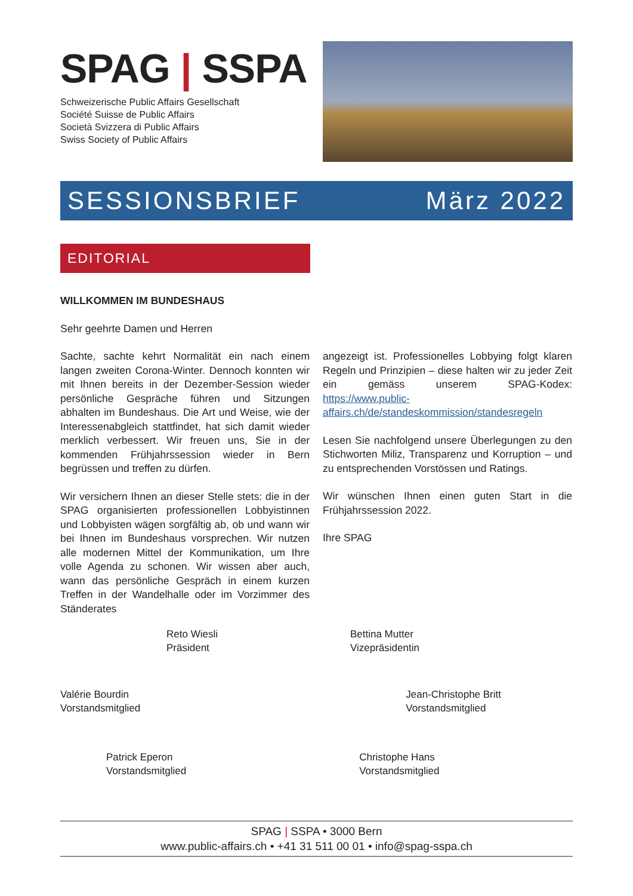SPAG | SSPA
Schweizerische Public Affairs Gesellschaft
Société Suisse de Public Affairs
Società Svizzera di Public Affairs
Swiss Society of Public Affairs
SESSIONSBRIEF März 2022
EDITORIAL
WILLKOMMEN IM BUNDESHAUS
Sehr geehrte Damen und Herren
Sachte, sachte kehrt Normalität ein nach einem langen zweiten Corona-Winter. Dennoch konnten wir mit Ihnen bereits in der Dezember-Session wieder persönliche Gespräche führen und Sitzungen abhalten im Bundeshaus. Die Art und Weise, wie der Interessenabgleich stattfindet, hat sich damit wieder merklich verbessert. Wir freuen uns, Sie in der kommenden Frühjahrssession wieder in Bern begrüssen und treffen zu dürfen.
Wir versichern Ihnen an dieser Stelle stets: die in der SPAG organisierten professionellen Lobbyistinnen und Lobbyisten wägen sorgfältig ab, ob und wann wir bei Ihnen im Bundeshaus vorsprechen. Wir nutzen alle modernen Mittel der Kommunikation, um Ihre volle Agenda zu schonen. Wir wissen aber auch, wann das persönliche Gespräch in einem kurzen Treffen in der Wandelhalle oder im Vorzimmer des Ständerates
angezeigt ist. Professionelles Lobbying folgt klaren Regeln und Prinzipien – diese halten wir zu jeder Zeit ein gemäss unserem SPAG-Kodex: https://www.public-affairs.ch/de/standeskommission/standesregeln
Lesen Sie nachfolgend unsere Überlegungen zu den Stichworten Miliz, Transparenz und Korruption – und zu entsprechenden Vorstössen und Ratings.
Wir wünschen Ihnen einen guten Start in die Frühjahrssession 2022.
Ihre SPAG
Reto Wiesli
Präsident
Bettina Mutter
Vizepräsidentin
Valérie Bourdin
Vorstandsmitglied
Jean-Christophe Britt
Vorstandsmitglied
Patrick Eperon
Vorstandsmitglied
Christophe Hans
Vorstandsmitglied
SPAG | SSPA • 3000 Bern
www.public-affairs.ch • +41 31 511 00 01 • info@spag-sspa.ch